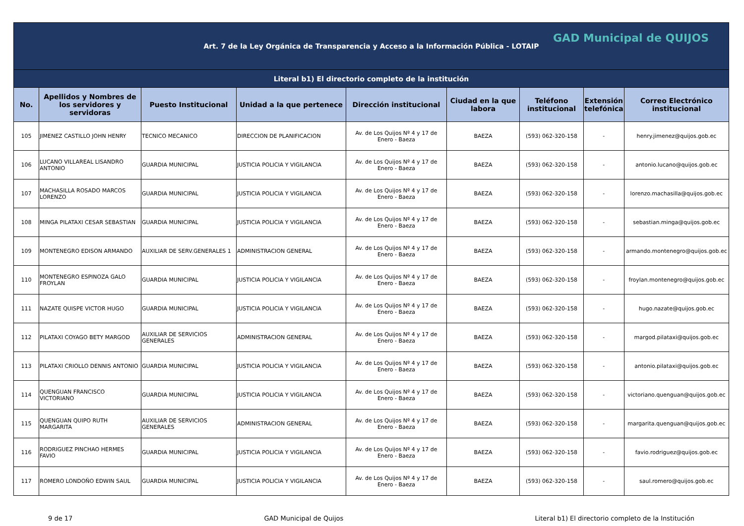| Art. 7 de la Ley Orgánica de Transparencia y Acceso a la Información Pública - LOTAIP GAD Municipal de QUIJOS | | | | | | | | |
| Literal b1) El directorio completo de la institución | | | | | | | | |
| No. | Apellidos y Nombres de los servidores y servidoras | Puesto Institucional | Unidad a la que pertenece | Dirección institucional | Ciudad en la que labora | Teléfono institucional | Extensión telefónica | Correo Electrónico institucional |
| 105 | JIMENEZ CASTILLO JOHN HENRY | TECNICO MECANICO | DIRECCION DE PLANIFICACION | Av. de Los Quijos Nº 4 y 17 de Enero - Baeza | BAEZA | (593) 062-320-158 | - | henry.jimenez@quijos.gob.ec |
| 106 | LUCANO VILLAREAL LISANDRO ANTONIO | GUARDIA MUNICIPAL | JUSTICIA POLICIA Y VIGILANCIA | Av. de Los Quijos Nº 4 y 17 de Enero - Baeza | BAEZA | (593) 062-320-158 | - | antonio.lucano@quijos.gob.ec |
| 107 | MACHASILLA ROSADO MARCOS LORENZO | GUARDIA MUNICIPAL | JUSTICIA POLICIA Y VIGILANCIA | Av. de Los Quijos Nº 4 y 17 de Enero - Baeza | BAEZA | (593) 062-320-158 | - | lorenzo.machasilla@quijos.gob.ec |
| 108 | MINGA PILATAXI CESAR SEBASTIAN | GUARDIA MUNICIPAL | JUSTICIA POLICIA Y VIGILANCIA | Av. de Los Quijos Nº 4 y 17 de Enero - Baeza | BAEZA | (593) 062-320-158 | - | sebastian.minga@quijos.gob.ec |
| 109 | MONTENEGRO EDISON ARMANDO | AUXILIAR DE SERV.GENERALES 1 | ADMINISTRACION GENERAL | Av. de Los Quijos Nº 4 y 17 de Enero - Baeza | BAEZA | (593) 062-320-158 | - | armando.montenegro@quijos.gob.ec |
| 110 | MONTENEGRO ESPINOZA GALO FROYLAN | GUARDIA MUNICIPAL | JUSTICIA POLICIA Y VIGILANCIA | Av. de Los Quijos Nº 4 y 17 de Enero - Baeza | BAEZA | (593) 062-320-158 | - | froylan.montenegro@quijos.gob.ec |
| 111 | NAZATE QUISPE VICTOR HUGO | GUARDIA MUNICIPAL | JUSTICIA POLICIA Y VIGILANCIA | Av. de Los Quijos Nº 4 y 17 de Enero - Baeza | BAEZA | (593) 062-320-158 | - | hugo.nazate@quijos.gob.ec |
| 112 | PILATAXI COYAGO BETY MARGOD | AUXILIAR DE SERVICIOS GENERALES | ADMINISTRACION GENERAL | Av. de Los Quijos Nº 4 y 17 de Enero - Baeza | BAEZA | (593) 062-320-158 | - | margod.pilataxi@quijos.gob.ec |
| 113 | PILATAXI CRIOLLO DENNIS ANTONIO | GUARDIA MUNICIPAL | JUSTICIA POLICIA Y VIGILANCIA | Av. de Los Quijos Nº 4 y 17 de Enero - Baeza | BAEZA | (593) 062-320-158 | - | antonio.pilataxi@quijos.gob.ec |
| 114 | QUENGUAN FRANCISCO VICTORIANO | GUARDIA MUNICIPAL | JUSTICIA POLICIA Y VIGILANCIA | Av. de Los Quijos Nº 4 y 17 de Enero - Baeza | BAEZA | (593) 062-320-158 | - | victoriano.quenguan@quijos.gob.ec |
| 115 | QUENGUAN QUIPO RUTH MARGARITA | AUXILIAR DE SERVICIOS GENERALES | ADMINISTRACION GENERAL | Av. de Los Quijos Nº 4 y 17 de Enero - Baeza | BAEZA | (593) 062-320-158 | - | margarita.quenguan@quijos.gob.ec |
| 116 | RODRIGUEZ PINCHAO HERMES FAVIO | GUARDIA MUNICIPAL | JUSTICIA POLICIA Y VIGILANCIA | Av. de Los Quijos Nº 4 y 17 de Enero - Baeza | BAEZA | (593) 062-320-158 | - | favio.rodriguez@quijos.gob.ec |
| 117 | ROMERO LONDOÑO EDWIN SAUL | GUARDIA MUNICIPAL | JUSTICIA POLICIA Y VIGILANCIA | Av. de Los Quijos Nº 4 y 17 de Enero - Baeza | BAEZA | (593) 062-320-158 | - | saul.romero@quijos.gob.ec |
9 de 17 GAD Municipal de Quijos Literal b1) El directorio completo de la Institución